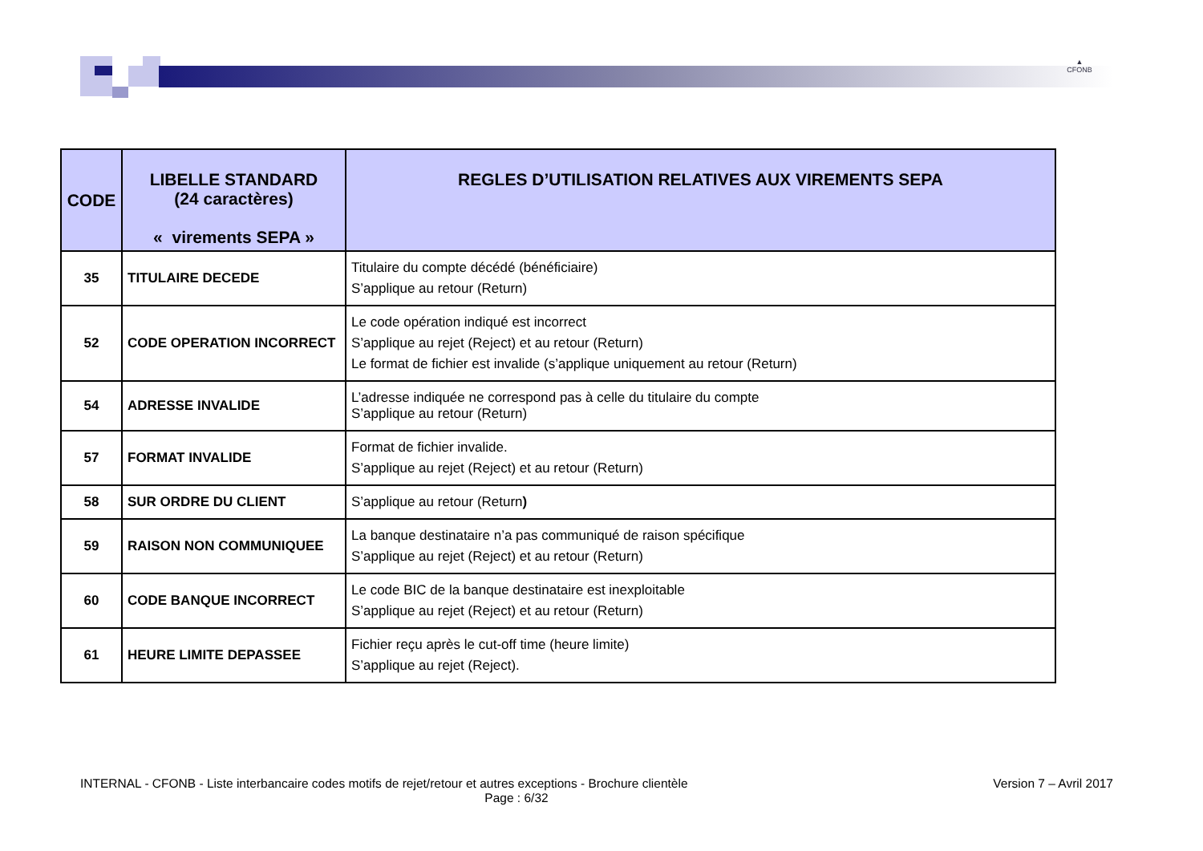▲
CFONB
| CODE | LIBELLE STANDARD (24 caractères) « virements SEPA » | REGLES D’UTILISATION RELATIVES AUX VIREMENTS SEPA |
| --- | --- | --- |
| 35 | TITULAIRE DECEDE | Titulaire du compte décédé (bénéficiaire) S’applique au retour (Return) |
| 52 | CODE OPERATION INCORRECT | Le code opération indiqué est incorrect S’applique au rejet (Reject) et au retour (Return) Le format de fichier est invalide (s’applique uniquement au retour (Return) |
| 54 | ADRESSE INVALIDE | L’adresse indiquée ne correspond pas à celle du titulaire du compte S’applique au retour (Return) |
| 57 | FORMAT INVALIDE | Format de fichier invalide. S’applique au rejet (Reject) et au retour (Return) |
| 58 | SUR ORDRE DU CLIENT | S’applique au retour (Return ) |
| 59 | RAISON NON COMMUNIQUEE | La banque destinataire n’a pas communiqué de raison spécifique S’applique au rejet (Reject) et au retour (Return) |
| 60 | CODE BANQUE INCORRECT | Le code BIC de la banque destinataire est inexploitable S’applique au rejet (Reject) et au retour (Return) |
| 61 | HEURE LIMITE DEPASSEE | Fichier reçu après le cut-off time (heure limite) S’applique au rejet (Reject). |
INTERNAL - CFONB - Liste interbancaire codes motifs de rejet/retour et autres exceptions - Brochure clientèle Version 7 – Avril 2017
Page : 6/32